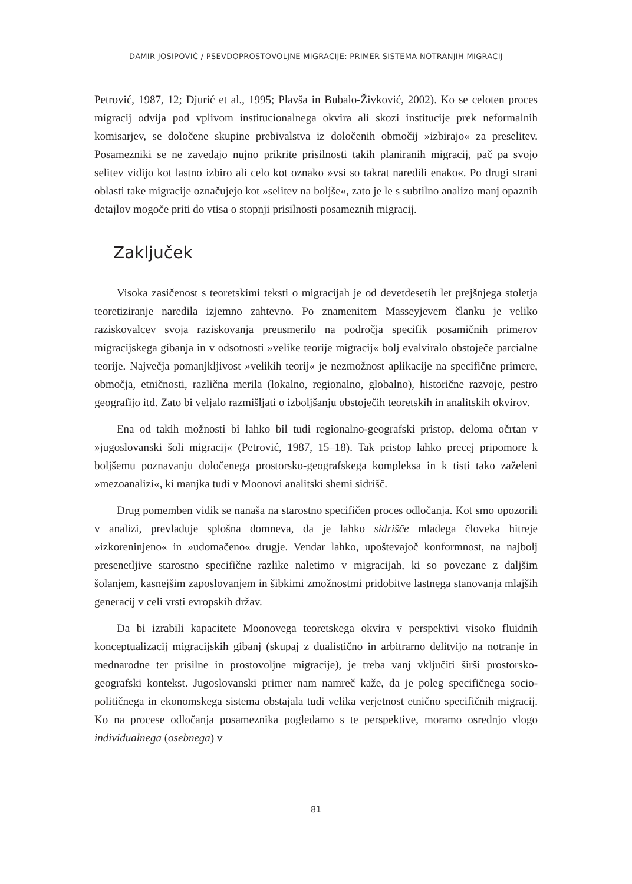DAMIR JOSIPOVIČ / PSEVDOPROSTOVOLJNE MIGRACIJE: PRIMER SISTEMA NOTRANJIH MIGRACIJ
Petrović, 1987, 12; Djurić et al., 1995; Plavša in Bubalo-Živković, 2002). Ko se celoten proces migracij odvija pod vplivom institucionalnega okvira ali skozi institucije prek neformalnih komisarjev, se določene skupine prebivalstva iz določenih območij »izbirajo« za preselitev. Posamezniki se ne zavedajo nujno prikrite prisilnosti takih planiranih migracij, pač pa svojo selitev vidijo kot lastno izbiro ali celo kot oznako »vsi so takrat naredili enako«. Po drugi strani oblasti take migracije označujejo kot »selitev na boljše«, zato je le s subtilno analizo manj opaznih detajlov mogoče priti do vtisa o stopnji prisilnosti posameznih migracij.
Zaključek
Visoka zasičenost s teoretskimi teksti o migracijah je od devetdesetih let prejšnjega stoletja teoretiziranje naredila izjemno zahtevno. Po znamenitem Masseyjevem članku je veliko raziskovalcev svoja raziskovanja preusmerilo na področja specifik posamičnih primerov migracijskega gibanja in v odsotnosti »velike teorije migracij« bolj evalviralo obstoječe parcialne teorije. Največja pomanjkljivost »velikih teorij« je nezmožnost aplikacije na specifične primere, območja, etničnosti, različna merila (lokalno, regionalno, globalno), historične razvoje, pestro geografijo itd. Zato bi veljalo razmišljati o izboljšanju obstoječih teoretskih in analitskih okvirov.
Ena od takih možnosti bi lahko bil tudi regionalno-geografski pristop, deloma očrtan v »jugoslovanski šoli migracij« (Petrović, 1987, 15–18). Tak pristop lahko precej pripomore k boljšemu poznavanju določenega prostorsko-geografskega kompleksa in k tisti tako zaželeni »mezoanalizi«, ki manjka tudi v Moonovi analitski shemi sidrišč.
Drug pomemben vidik se nanaša na starostno specifičen proces odločanja. Kot smo opozorili v analizi, prevladuje splošna domneva, da je lahko sidrišče mladega človeka hitreje »izkoreninjeno« in »udomačeno« drugje. Vendar lahko, upoštevajoč konformnost, na najbolj presenetljive starostno specifične razlike naletimo v migracijah, ki so povezane z daljšim šolanjem, kasnejšim zaposlovanjem in šibkimi zmožnostmi pridobitve lastnega stanovanja mlajših generacij v celi vrsti evropskih držav.
Da bi izrabili kapacitete Moonovega teoretskega okvira v perspektivi visoko fluidnih konceptualizacij migracijskih gibanj (skupaj z dualistično in arbitrarno delitvijo na notranje in mednarodne ter prisilne in prostovoljne migracije), je treba vanj vključiti širši prostorsko-geografski kontekst. Jugoslovanski primer nam namreč kaže, da je poleg specifičnega socio-političnega in ekonomskega sistema obstajala tudi velika verjetnost etnično specifičnih migracij. Ko na procese odločanja posameznika pogledamo s te perspektive, moramo osrednjo vlogo individualnega (osebnega) v
81